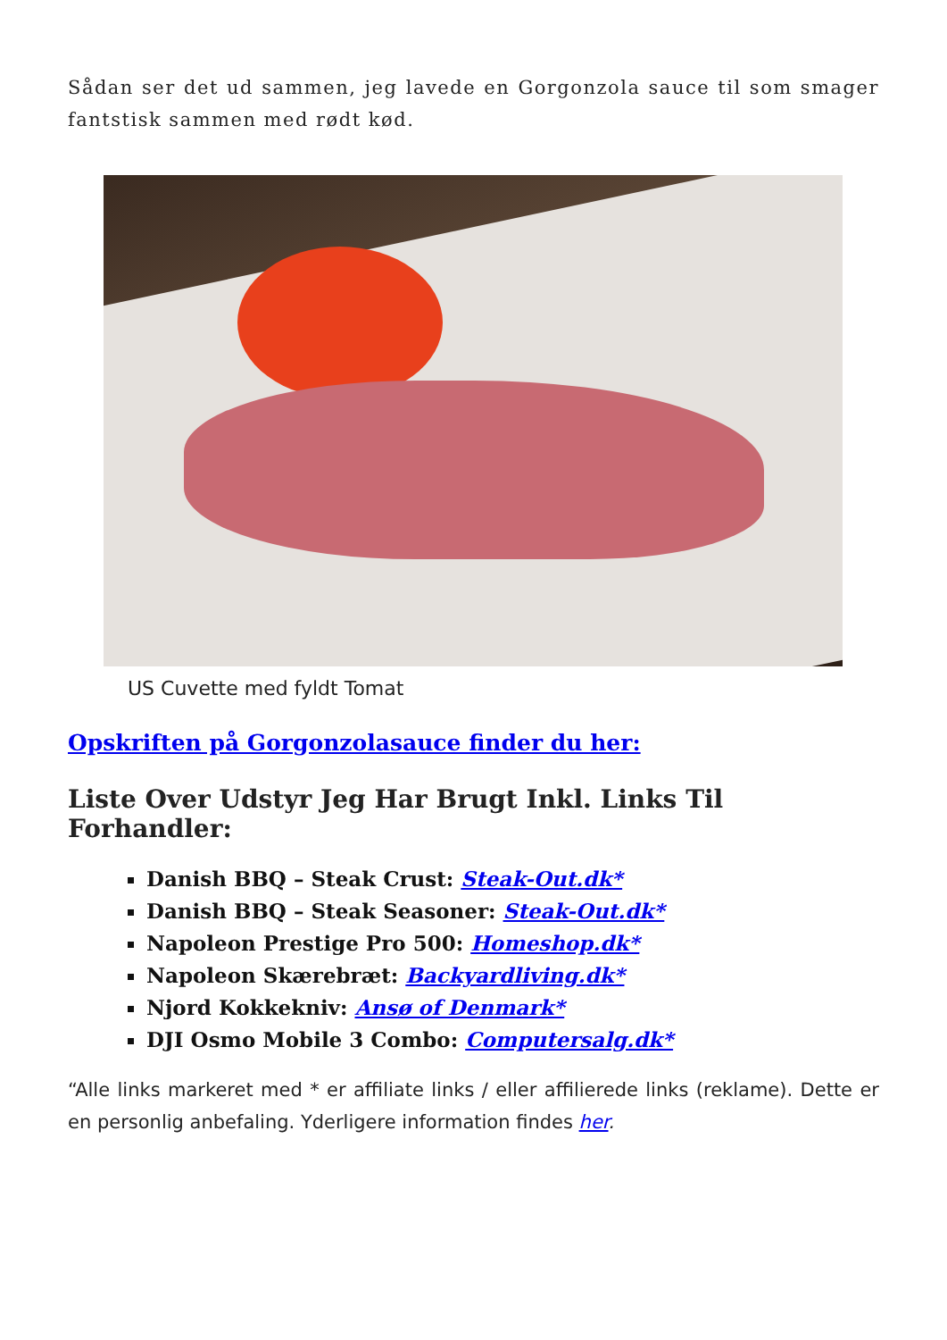Sådan ser det ud sammen, jeg lavede en Gorgonzola sauce til som smager fantstisk sammen med rødt kød.
US Cuvette med fyldt Tomat
Opskriften på Gorgonzolasauce finder du her:
Liste Over Udstyr Jeg Har Brugt Inkl. Links Til Forhandler:
Danish BBQ – Steak Crust: Steak-Out.dk*
Danish BBQ – Steak Seasoner: Steak-Out.dk*
Napoleon Prestige Pro 500: Homeshop.dk*
Napoleon Skærebræt: Backyardliving.dk*
Njord Kokkekniv: Ansø of Denmark*
DJI Osmo Mobile 3 Combo: Computersalg.dk*
“Alle links markeret med * er affiliate links / eller affilierede links (reklame). Dette er en personlig anbefaling. Yderligere information findes her.